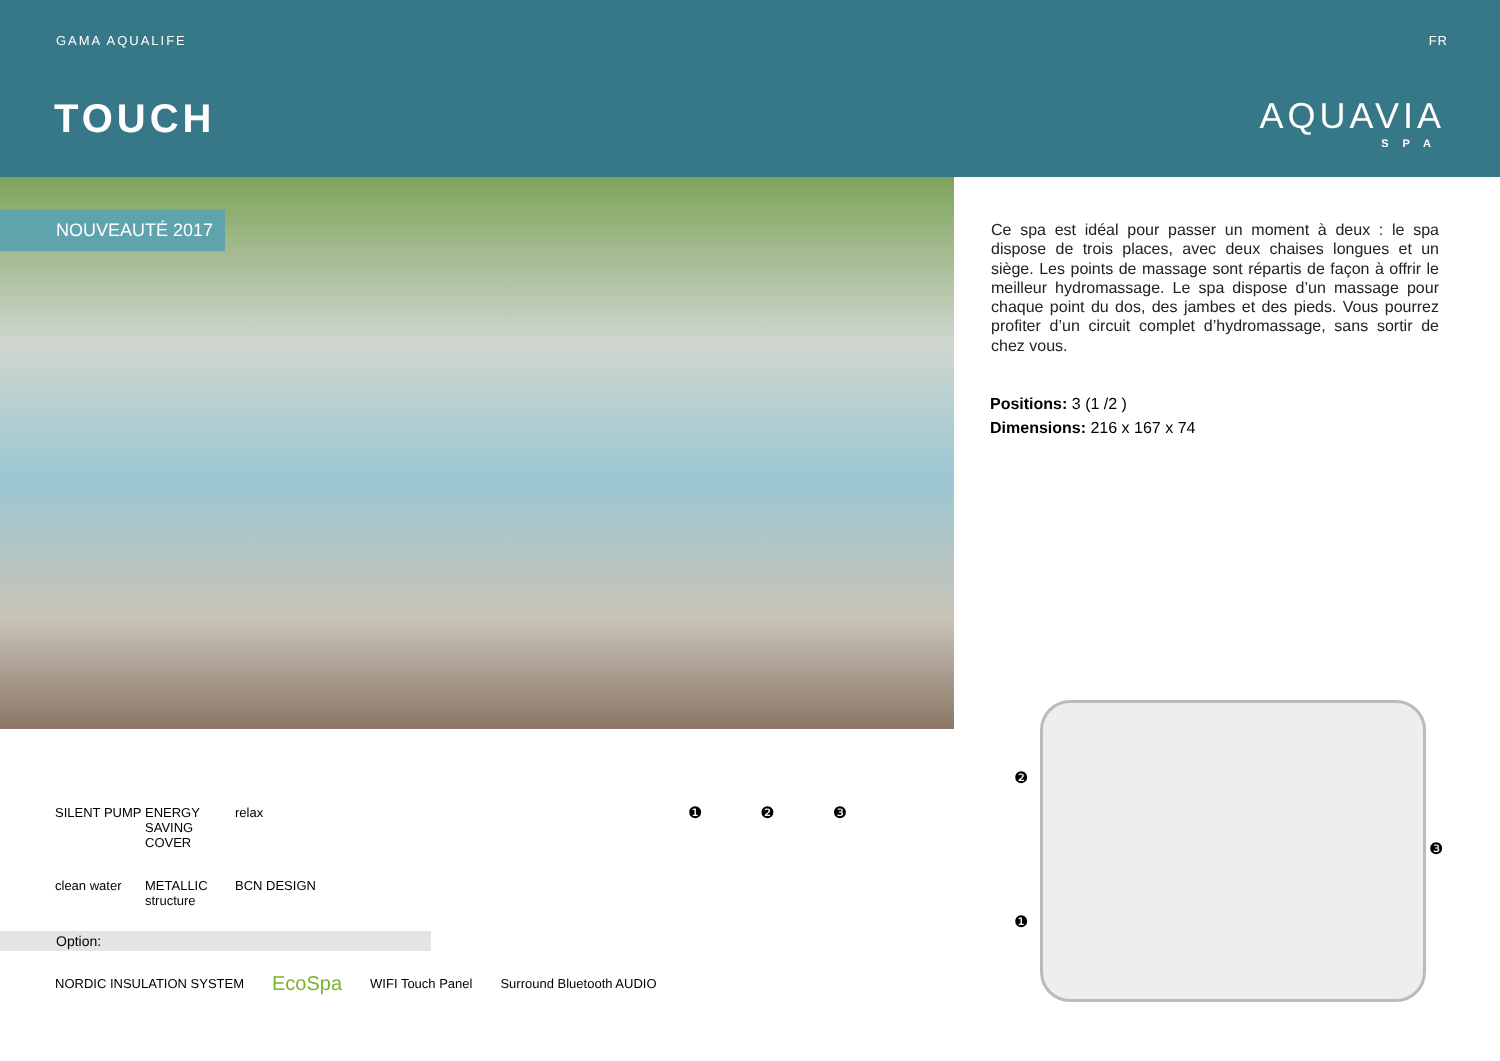GAMA AQUALIFE FR
TOUCH AQUAVIA
SPA
NOUVEAUTÉ 2017
Ce spa est idéal pour passer un moment à deux : le spa dispose de trois places, avec deux chaises longues et un siège. Les points de massage sont répartis de façon à offrir le meilleur hydromassage. Le spa dispose d’un massage pour chaque point du dos, des jambes et des pieds. Vous pourrez profiter d’un circuit complet d’hydromassage, sans sortir de chez vous.
Positions: 3 (1 /2 )
Dimensions: 216 x 167 x 74
SILENT PUMP ENERGY SAVING COVER relax clean water METALLIC structure BCN DESIGN
Option:
NORDIC INSULATION SYSTEM EcoSpa WIFI Touch Panel Surround Bluetooth AUDIO
❶ ❷ ❸
❷
❸
❶